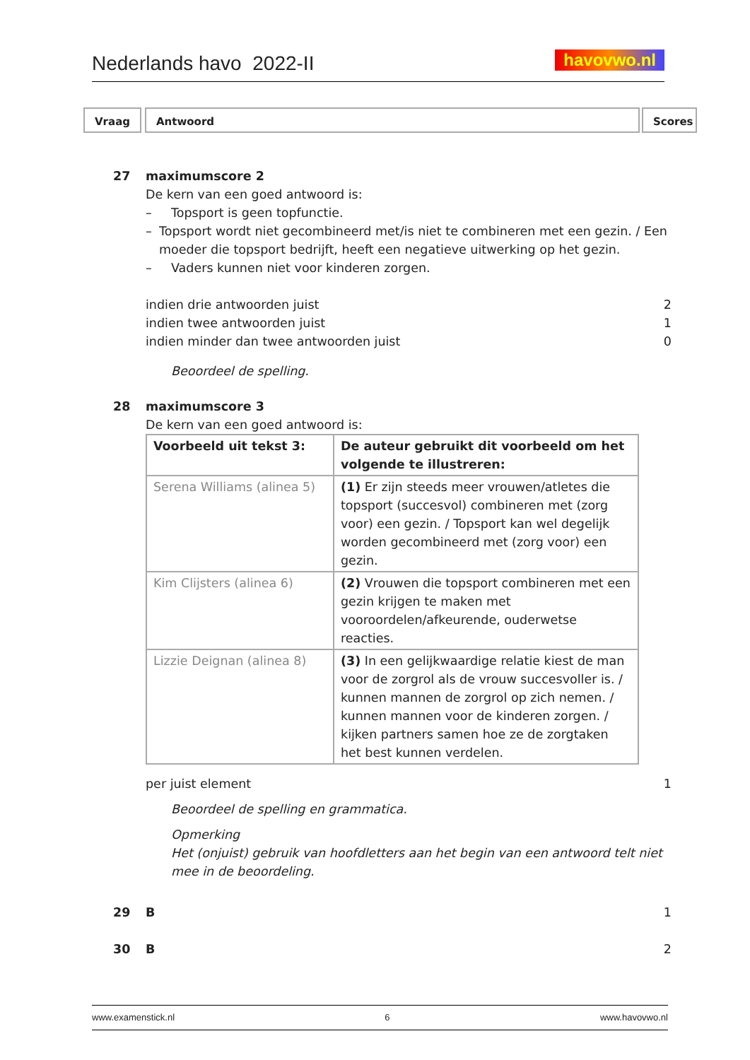Nederlands havo 2022-II
havovwo.nl
Vraag Antwoord Scores
27 maximumscore 2
De kern van een goed antwoord is:
– Topsport is geen topfunctie.
– Topsport wordt niet gecombineerd met/is niet te combineren met een gezin. / Een moeder die topsport bedrijft, heeft een negatieve uitwerking op het gezin.
– Vaders kunnen niet voor kinderen zorgen.
indien drie antwoorden juist 2
indien twee antwoorden juist 1
indien minder dan twee antwoorden juist 0
Beoordeel de spelling.
28 maximumscore 3
De kern van een goed antwoord is:
| Voorbeeld uit tekst 3: | De auteur gebruikt dit voorbeeld om het volgende te illustreren: |
| Serena Williams (alinea 5) | (1) Er zijn steeds meer vrouwen/atletes die topsport (succesvol) combineren met (zorg voor) een gezin. / Topsport kan wel degelijk worden gecombineerd met (zorg voor) een gezin. |
| Kim Clijsters (alinea 6) | (2) Vrouwen die topsport combineren met een gezin krijgen te maken met vooroordelen/afkeurende, ouderwetse reacties. |
| Lizzie Deignan (alinea 8) | (3) In een gelijkwaardige relatie kiest de man voor de zorgrol als de vrouw succesvoller is. / kunnen mannen de zorgrol op zich nemen. / kunnen mannen voor de kinderen zorgen. / kijken partners samen hoe ze de zorgtaken het best kunnen verdelen. |
per juist element 1
Beoordeel de spelling en grammatica.
Opmerking
Het (onjuist) gebruik van hoofdletters aan het begin van een antwoord telt niet mee in de beoordeling.
29 B 1
30 B 2
www.examenstick.nl 6 www.havovwo.nl